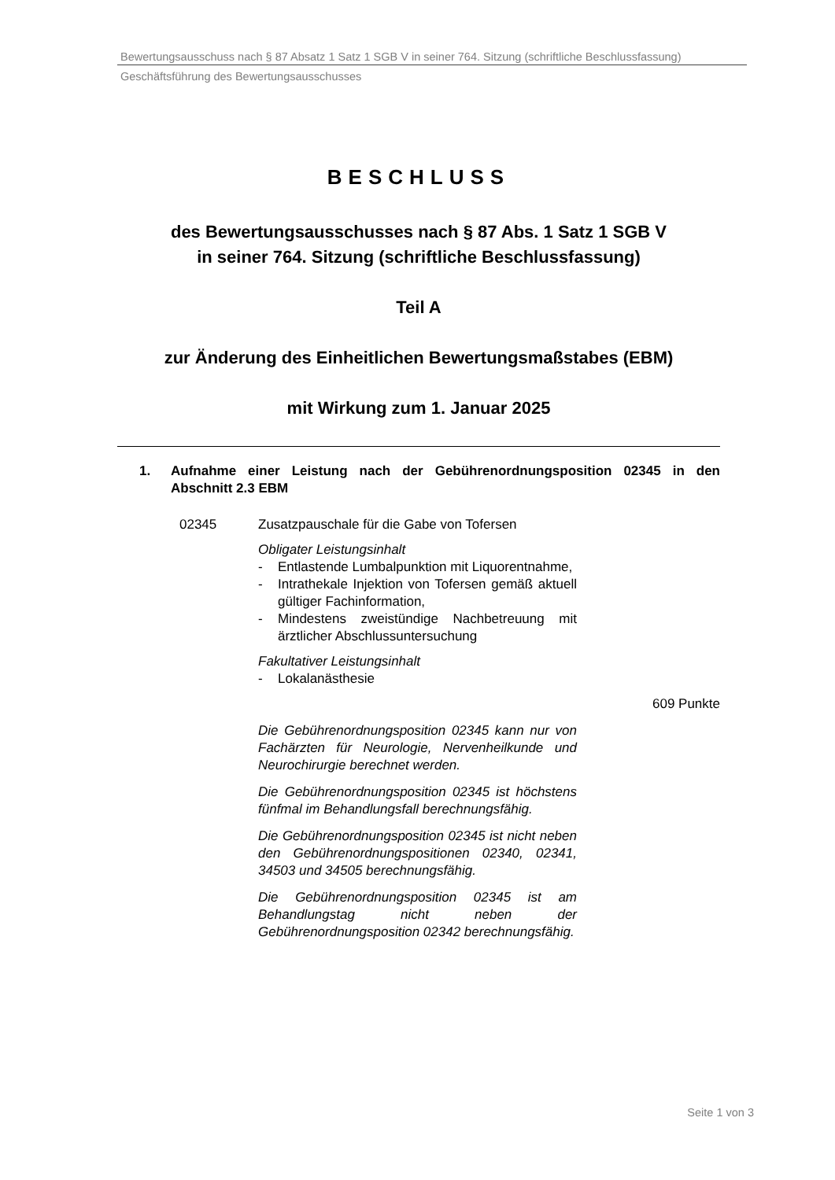Bewertungsausschuss nach § 87 Absatz 1 Satz 1 SGB V in seiner 764. Sitzung (schriftliche Beschlussfassung)
Geschäftsführung des Bewertungsausschusses
BESCHLUSS
des Bewertungsausschusses nach § 87 Abs. 1 Satz 1 SGB V
in seiner 764. Sitzung (schriftliche Beschlussfassung)
Teil A
zur Änderung des Einheitlichen Bewertungsmaßstabes (EBM)
mit Wirkung zum 1. Januar 2025
1. Aufnahme einer Leistung nach der Gebührenordnungsposition 02345 in den Abschnitt 2.3 EBM
02345 Zusatzpauschale für die Gabe von Tofersen
Obligater Leistungsinhalt
- Entlastende Lumbalpunktion mit Liquorentnahme,
- Intrathekale Injektion von Tofersen gemäß aktuell gültiger Fachinformation,
- Mindestens zweistündige Nachbetreuung mit ärztlicher Abschlussuntersuchung
Fakultativer Leistungsinhalt
- Lokalanästhesie
609 Punkte
Die Gebührenordnungsposition 02345 kann nur von Fachärzten für Neurologie, Nervenheilkunde und Neurochirurgie berechnet werden.
Die Gebührenordnungsposition 02345 ist höchstens fünfmal im Behandlungsfall berechnungsfähig.
Die Gebührenordnungsposition 02345 ist nicht neben den Gebührenordnungspositionen 02340, 02341, 34503 und 34505 berechnungsfähig.
Die Gebührenordnungsposition 02345 ist am Behandlungstag nicht neben der Gebührenordnungsposition 02342 berechnungsfähig.
Seite 1 von 3